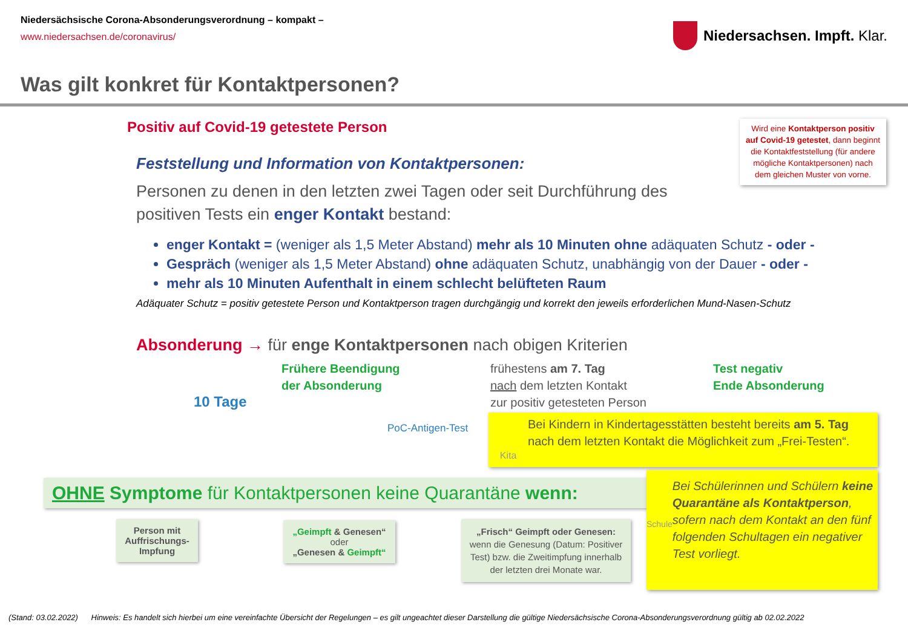Niedersächsische Corona-Absonderungsverordnung – kompakt –
www.niedersachsen.de/coronavirus/
Niedersachsen. Impft. Klar.
Was gilt konkret für Kontaktpersonen?
Positiv auf Covid-19 getestete Person
Wird eine Kontaktperson positiv auf Covid-19 getestet, dann beginnt die Kontaktfeststellung (für andere mögliche Kontaktpersonen) nach dem gleichen Muster von vorne.
Feststellung und Information von Kontaktpersonen:
Personen zu denen in den letzten zwei Tagen oder seit Durchführung des positiven Tests ein enger Kontakt bestand:
enger Kontakt = (weniger als 1,5 Meter Abstand) mehr als 10 Minuten ohne adäquaten Schutz - oder -
Gespräch (weniger als 1,5 Meter Abstand) ohne adäquaten Schutz, unabhängig von der Dauer - oder -
mehr als 10 Minuten Aufenthalt in einem schlecht belüfteten Raum
Adäquater Schutz = positiv getestete Person und Kontaktperson tragen durchgängig und korrekt den jeweils erforderlichen Mund-Nasen-Schutz
Absonderung → für enge Kontaktpersonen nach obigen Kriterien
10 Tage
Frühere Beendigung
der Absonderung
PoC-Antigen-Test
frühestens am 7. Tag
nach dem letzten Kontakt
zur positiv getesteten Person
Test negativ
Ende Absonderung
Kita
Bei Kindern in Kindertagesstätten besteht bereits am 5. Tag nach dem letzten Kontakt die Möglichkeit zum „Frei-Testen“.
OHNE Symptome für Kontaktpersonen keine Quarantäne wenn:
Schule
Bei Schülerinnen und Schülern keine Quarantäne als Kontaktperson,
sofern nach dem Kontakt an den fünf folgenden Schultagen ein negativer Test vorliegt.
Person mit Auffrischungs-Impfung
„Geimpft & Genesen“
oder
„Genesen & Geimpft“
„Frisch“ Geimpft oder Genesen:
wenn die Genesung (Datum: Positiver Test) bzw. die Zweitimpfung innerhalb der letzten drei Monate war.
(Stand: 03.02.2022) Hinweis: Es handelt sich hierbei um eine vereinfachte Übersicht der Regelungen – es gilt ungeachtet dieser Darstellung die gültige Niedersächsische Corona-Absonderungsverordnung gültig ab 02.02.2022